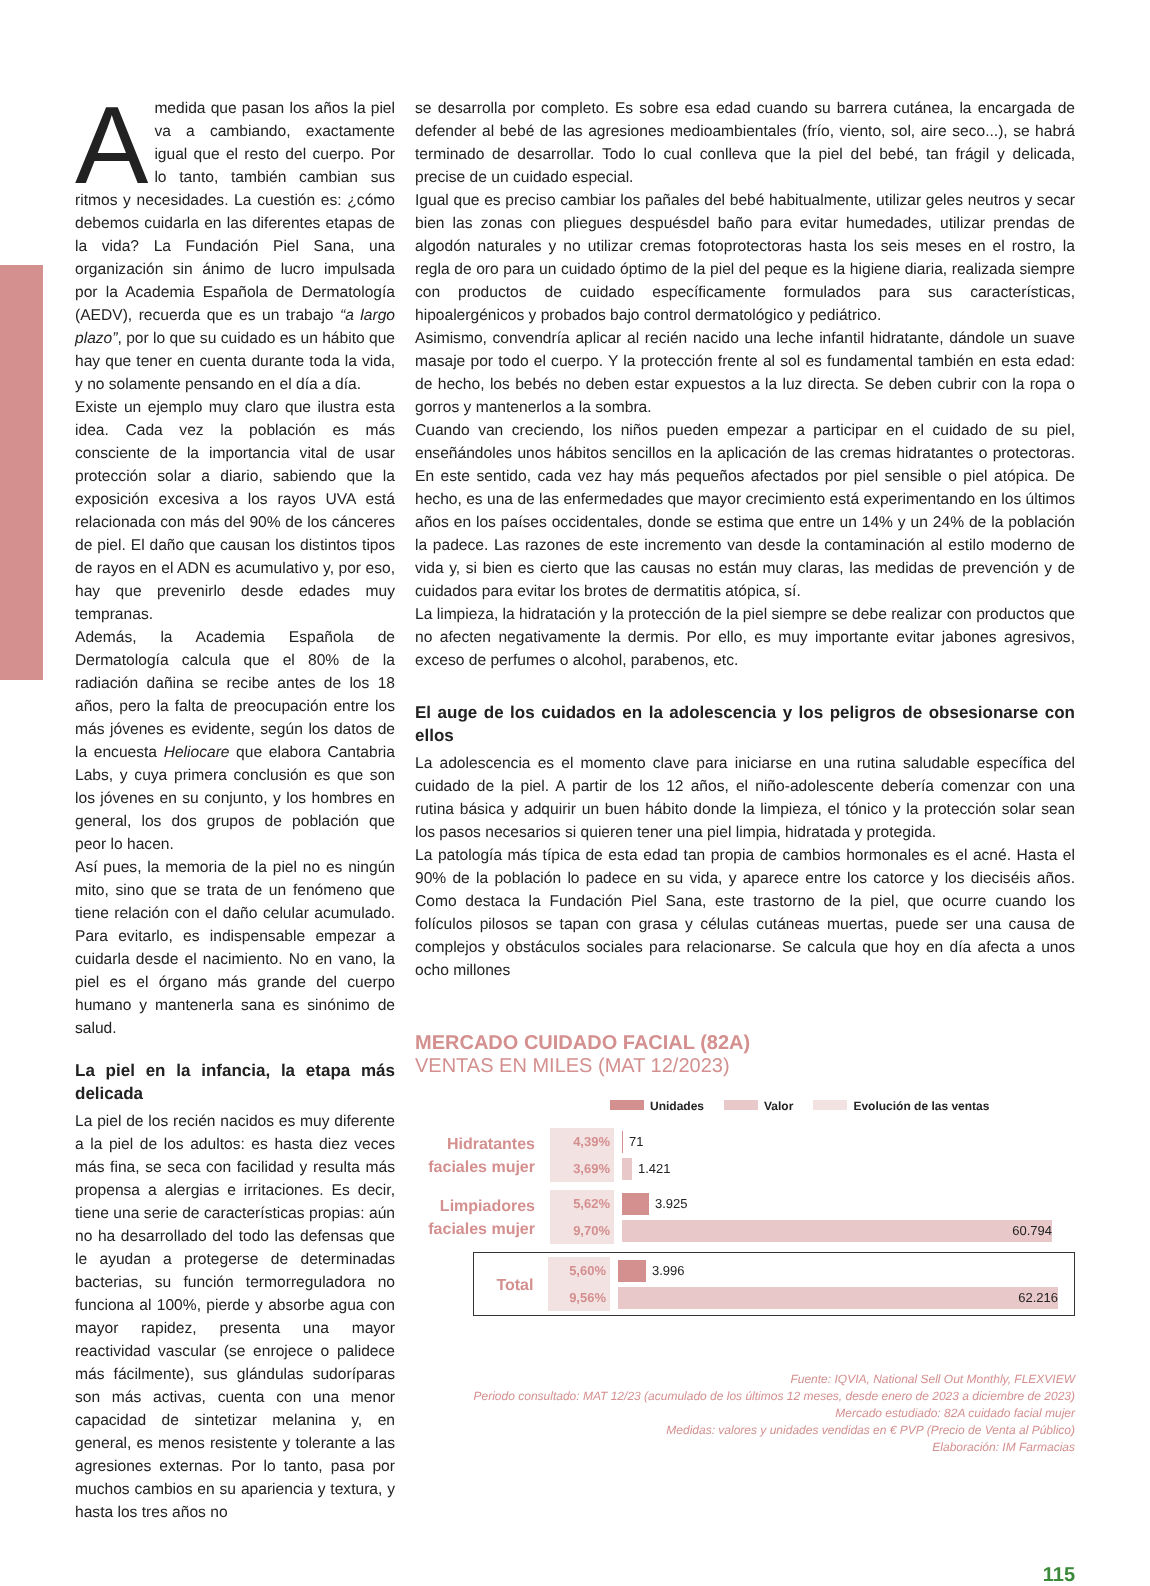Amedida que pasan los años la piel va a cambiando, exactamente igual que el resto del cuerpo. Por lo tanto, también cambian sus ritmos y necesidades. La cuestión es: ¿cómo debemos cuidarla en las diferentes etapas de la vida? La Fundación Piel Sana, una organización sin ánimo de lucro impulsada por la Academia Española de Dermatología (AEDV), recuerda que es un trabajo “a largo plazo”, por lo que su cuidado es un hábito que hay que tener en cuenta durante toda la vida, y no solamente pensando en el día a día.
Existe un ejemplo muy claro que ilustra esta idea. Cada vez la población es más consciente de la importancia vital de usar protección solar a diario, sabiendo que la exposición excesiva a los rayos UVA está relacionada con más del 90% de los cánceres de piel. El daño que causan los distintos tipos de rayos en el ADN es acumulativo y, por eso, hay que prevenirlo desde edades muy tempranas.
Además, la Academia Española de Dermatología calcula que el 80% de la radiación dañina se recibe antes de los 18 años, pero la falta de preocupación entre los más jóvenes es evidente, según los datos de la encuesta Heliocare que elabora Cantabria Labs, y cuya primera conclusión es que son los jóvenes en su conjunto, y los hombres en general, los dos grupos de población que peor lo hacen.
Así pues, la memoria de la piel no es ningún mito, sino que se trata de un fenómeno que tiene relación con el daño celular acumulado. Para evitarlo, es indispensable empezar a cuidarla desde el nacimiento. No en vano, la piel es el órgano más grande del cuerpo humano y mantenerla sana es sinónimo de salud.
La piel en la infancia, la etapa más delicada
La piel de los recién nacidos es muy diferente a la piel de los adultos: es hasta diez veces más fina, se seca con facilidad y resulta más propensa a alergias e irritaciones. Es decir, tiene una serie de características propias: aún no ha desarrollado del todo las defensas que le ayudan a protegerse de determinadas bacterias, su función termorreguladora no funciona al 100%, pierde y absorbe agua con mayor rapidez, presenta una mayor reactividad vascular (se enrojece o palidece más fácilmente), sus glándulas sudoríparas son más activas, cuenta con una menor capacidad de sintetizar melanina y, en general, es menos resistente y tolerante a las agresiones externas. Por lo tanto, pasa por muchos cambios en su apariencia y textura, y hasta los tres años no
se desarrolla por completo. Es sobre esa edad cuando su barrera cutánea, la encargada de defender al bebé de las agresiones medioambientales (frío, viento, sol, aire seco...), se habrá terminado de desarrollar. Todo lo cual conlleva que la piel del bebé, tan frágil y delicada, precise de un cuidado especial.
Igual que es preciso cambiar los pañales del bebé habitualmente, utilizar geles neutros y secar bien las zonas con pliegues despuésdel baño para evitar humedades, utilizar prendas de algodón naturales y no utilizar cremas fotoprotectoras hasta los seis meses en el rostro, la regla de oro para un cuidado óptimo de la piel del peque es la higiene diaria, realizada siempre con productos de cuidado específicamente formulados para sus características, hipoalergénicos y probados bajo control dermatológico y pediátrico.
Asimismo, convendría aplicar al recién nacido una leche infantil hidratante, dándole un suave masaje por todo el cuerpo. Y la protección frente al sol es fundamental también en esta edad: de hecho, los bebés no deben estar expuestos a la luz directa. Se deben cubrir con la ropa o gorros y mantenerlos a la sombra.
Cuando van creciendo, los niños pueden empezar a participar en el cuidado de su piel, enseñándoles unos hábitos sencillos en la aplicación de las cremas hidratantes o protectoras. En este sentido, cada vez hay más pequeños afectados por piel sensible o piel atópica. De hecho, es una de las enfermedades que mayor crecimiento está experimentando en los últimos años en los países occidentales, donde se estima que entre un 14% y un 24% de la población la padece. Las razones de este incremento van desde la contaminación al estilo moderno de vida y, si bien es cierto que las causas no están muy claras, las medidas de prevención y de cuidados para evitar los brotes de dermatitis atópica, sí.
La limpieza, la hidratación y la protección de la piel siempre se debe realizar con productos que no afecten negativamente la dermis. Por ello, es muy importante evitar jabones agresivos, exceso de perfumes o alcohol, parabenos, etc.
El auge de los cuidados en la adolescencia y los peligros de obsesionarse con ellos
La adolescencia es el momento clave para iniciarse en una rutina saludable específica del cuidado de la piel. A partir de los 12 años, el niño-adolescente debería comenzar con una rutina básica y adquirir un buen hábito donde la limpieza, el tónico y la protección solar sean los pasos necesarios si quieren tener una piel limpia, hidratada y protegida.
La patología más típica de esta edad tan propia de cambios hormonales es el acné. Hasta el 90% de la población lo padece en su vida, y aparece entre los catorce y los dieciséis años. Como destaca la Fundación Piel Sana, este trastorno de la piel, que ocurre cuando los folículos pilosos se tapan con grasa y células cutáneas muertas, puede ser una causa de complejos y obstáculos sociales para relacionarse. Se calcula que hoy en día afecta a unos ocho millones
MERCADO CUIDADO FACIAL (82A)
VENTAS EN MILES (MAT 12/2023)
Unidades Valor Evolución de las ventas
Hidratantes faciales mujer
4,39%
3,69%
71
1.421
Limpiadores faciales mujer
5,62%
9,70%
3.925
60.794
Total
5,60%
9,56%
3.996
62.216
Fuente: IQVIA, National Sell Out Monthly, FLEXVIEW
Periodo consultado: MAT 12/23 (acumulado de los últimos 12 meses, desde enero de 2023 a diciembre de 2023)
Mercado estudiado: 82A cuidado facial mujer
Medidas: valores y unidades vendidas en € PVP (Precio de Venta al Público)
Elaboración: IM Farmacias
115